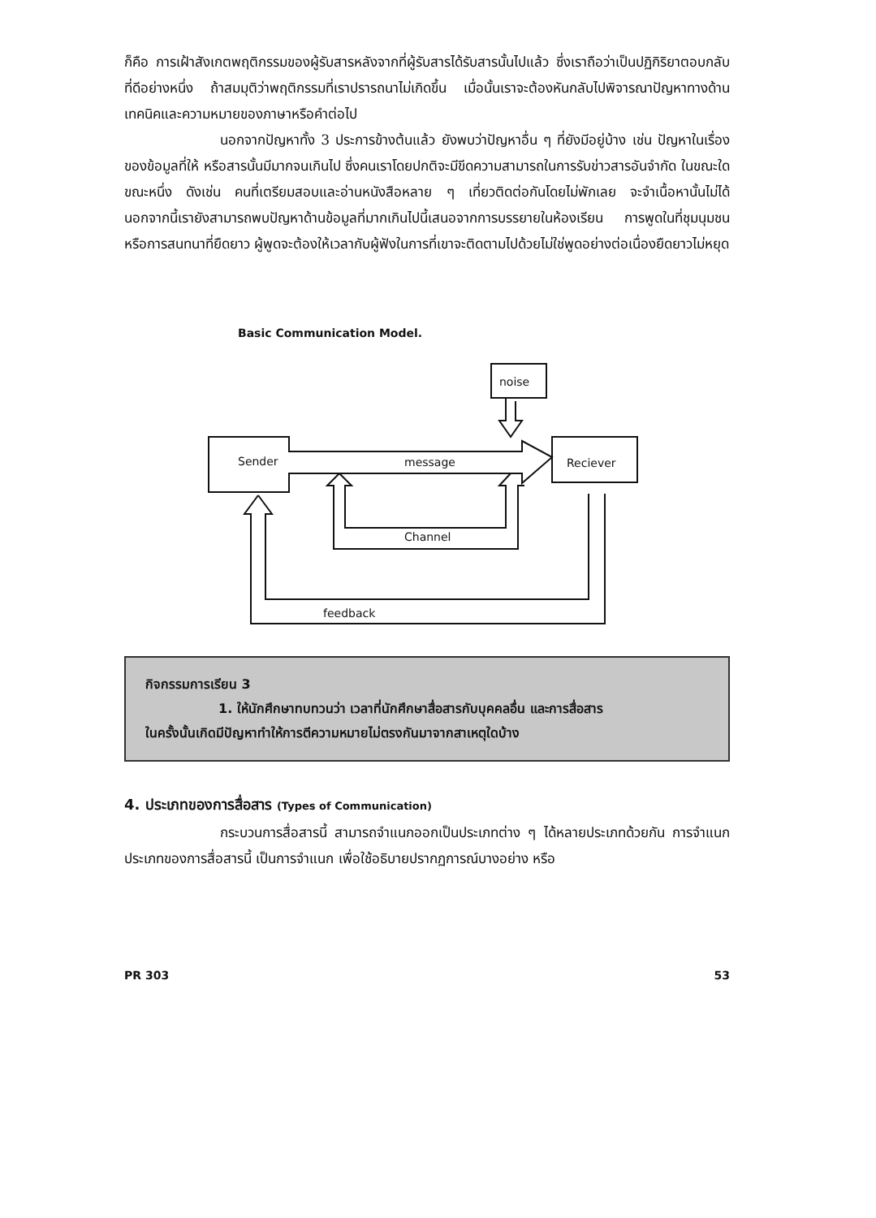ก็คือ การเฝ้าสังเกตพฤติกรรมของผู้รับสารหลังจากที่ผู้รับสารได้รับสารนั้นไปแล้ว ซึ่งเราถือว่าเป็นปฏิกิริยาตอบกลับที่ดีอย่างหนึ่ง ถ้าสมมุติว่าพฤติกรรมที่เราปรารถนาไม่เกิดขึ้น เมื่อนั้นเราจะต้องหันกลับไปพิจารณาปัญหาทางด้านเทคนิคและความหมายของภาษาหรือคำต่อไป
นอกจากปัญหาทั้ง 3 ประการข้างต้นแล้ว ยังพบว่าปัญหาอื่น ๆ ที่ยังมีอยู่บ้าง เช่น ปัญหาในเรื่องของข้อมูลที่ให้ หรือสารนั้นมีมากจนเกินไป ซึ่งคนเราโดยปกติจะมีขีดความสามารถในการรับข่าวสารอันจำกัด ในขณะใดขณะหนึ่ง ดังเช่น คนที่เตรียมสอบและอ่านหนังสือหลาย ๆ เที่ยวติดต่อกันโดยไม่พักเลย จะจำเนื้อหานั้นไม่ได้ นอกจากนี้เรายังสามารถพบปัญหาด้านข้อมูลที่มากเกินไปนี้เสนอจากการบรรยายในห้องเรียน การพูดในที่ชุมนุมชน หรือการสนทนาที่ยืดยาว ผู้พูดจะต้องให้เวลากับผู้ฟังในการที่เขาจะติดตามไปด้วยไม่ใช่พูดอย่างต่อเนื่องยืดยาวไม่หยุด
Basic Communication Model.
noise
Sender
message
Reciever
Channel
feedback
กิจกรรมการเรียน 3
1. ให้นักศึกษาทบทวนว่า เวลาที่นักศึกษาสื่อสารกับบุคคลอื่น และการสื่อสาร
ในครั้งนั้นเกิดมีปัญหาทำให้การตีความหมายไม่ตรงกันมาจากสาเหตุใดบ้าง
4. ประเภทของการสื่อสาร (Types of Communication)
กระบวนการสื่อสารนี้ สามารถจำแนกออกเป็นประเภทต่าง ๆ ได้หลายประเภทด้วยกัน การจำแนกประเภทของการสื่อสารนี้ เป็นการจำแนก เพื่อใช้อธิบายปรากฏการณ์บางอย่าง หรือ
PR 303 53